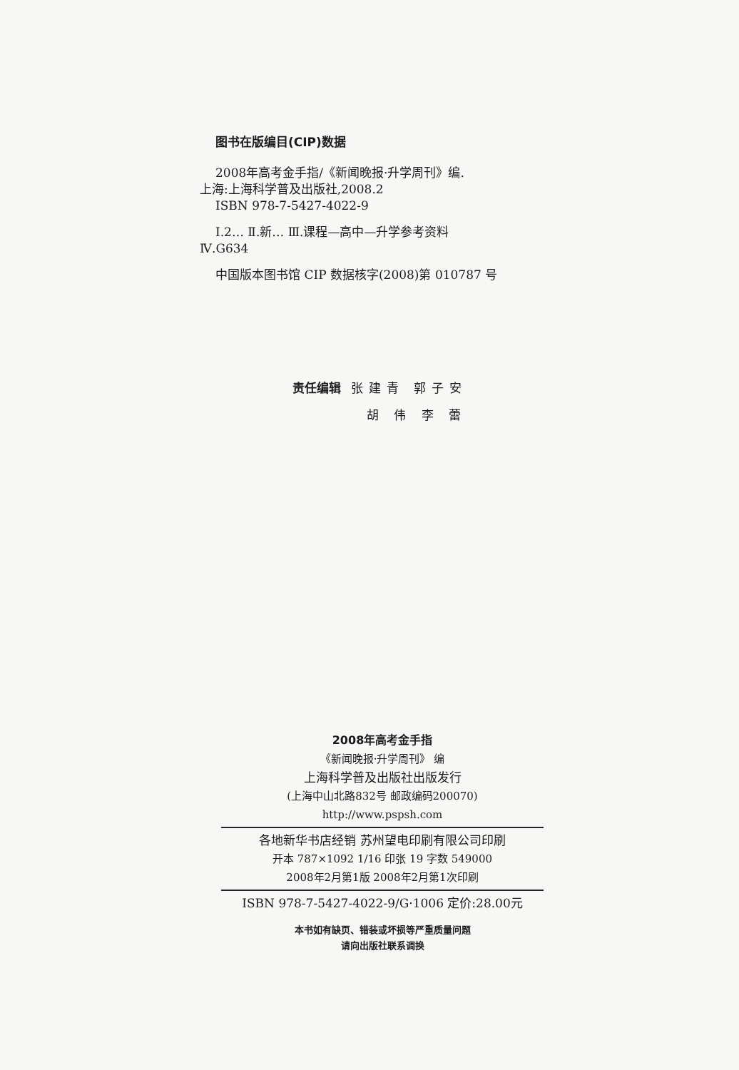图书在版编目(CIP)数据
2008年高考金手指/《新闻晚报·升学周刊》编.
上海:上海科学普及出版社,2008.2
ISBN 978-7-5427-4022-9
Ⅰ.2… Ⅱ.新… Ⅲ.课程—高中—升学参考资料
Ⅳ.G634
中国版本图书馆 CIP 数据核字(2008)第 010787 号
责任编辑 张建青 郭子安
胡 伟 李 蕾
2008年高考金手指
《新闻晚报·升学周刊》 编
上海科学普及出版社出版发行
(上海中山北路832号 邮政编码200070)
http://www.pspsh.com
各地新华书店经销 苏州望电印刷有限公司印刷
开本 787×1092 1/16 印张 19 字数 549000
2008年2月第1版 2008年2月第1次印刷
ISBN 978-7-5427-4022-9/G·1006 定价:28.00元
本书如有缺页、错装或坏损等严重质量问题
请向出版社联系调换